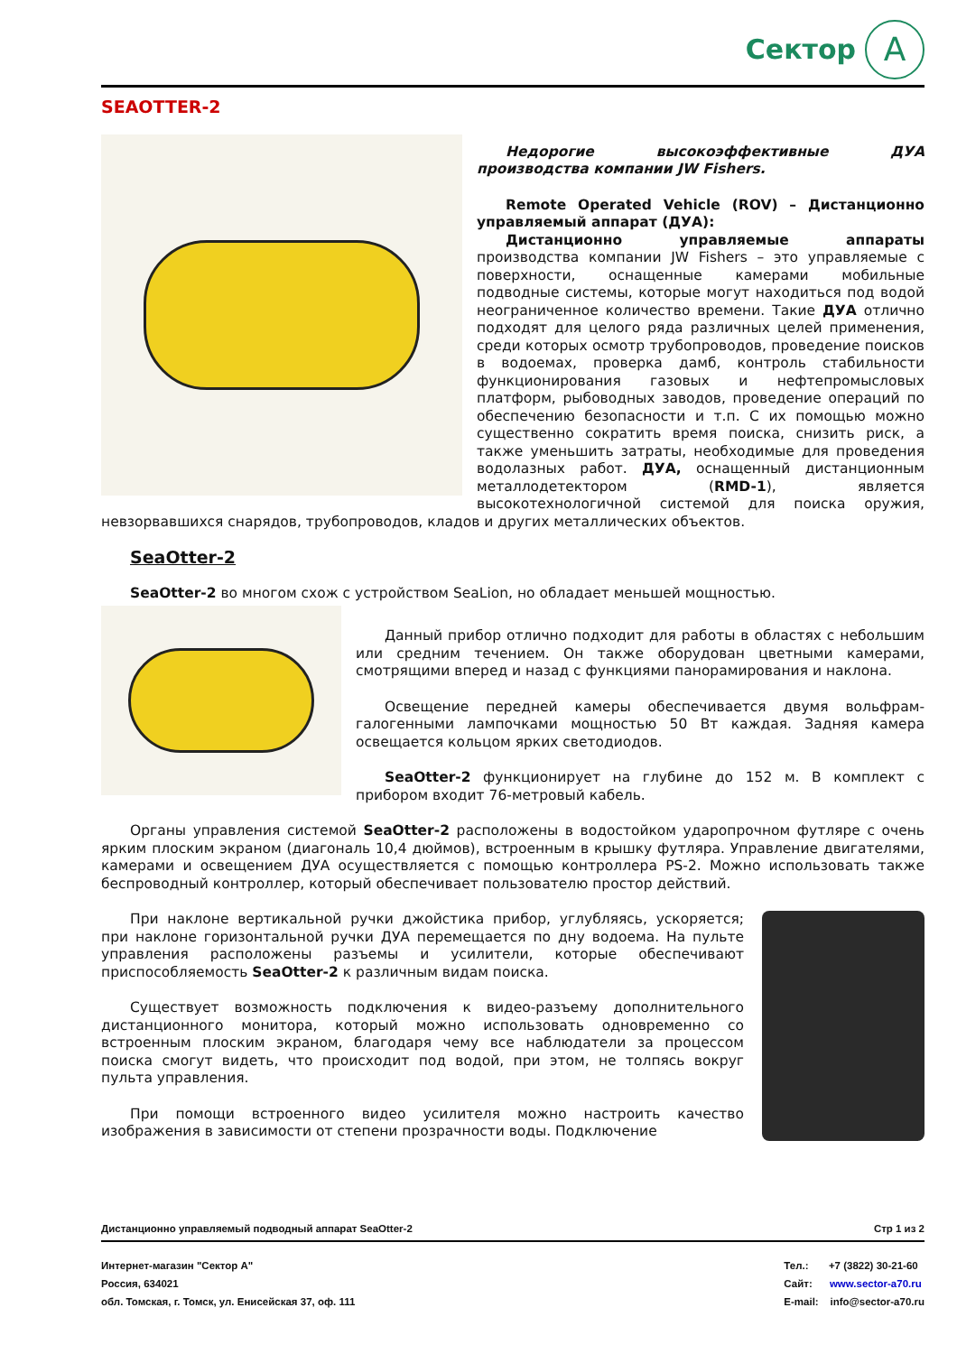Сектор A
SEAOTTER-2
Недорогие высокоэффективные ДУА производства компании JW Fishers.
Remote Operated Vehicle (ROV) – Дистанционно управляемый аппарат (ДУА):
Дистанционно управляемые аппараты производства компании JW Fishers – это управляемые с поверхности, оснащенные камерами мобильные подводные системы, которые могут находиться под водой неограниченное количество времени. Такие ДУА отлично подходят для целого ряда различных целей применения, среди которых осмотр трубопроводов, проведение поисков в водоемах, проверка дамб, контроль стабильности функционирования газовых и нефтепромысловых платформ, рыбоводных заводов, проведение операций по обеспечению безопасности и т.п. С их помощью можно существенно сократить время поиска, снизить риск, а также уменьшить затраты, необходимые для проведения водолазных работ. ДУА, оснащенный дистанционным металлодетектором (RMD-1), является высокотехнологичной системой для поиска оружия, невзорвавшихся снарядов, трубопроводов, кладов и других металлических объектов.
SeaOtter-2
SeaOtter-2 во многом схож с устройством SeaLion, но обладает меньшей мощностью.
Данный прибор отлично подходит для работы в областях с небольшим или средним течением. Он также оборудован цветными камерами, смотрящими вперед и назад с функциями панорамирования и наклона.
Освещение передней камеры обеспечивается двумя вольфрам-галогенными лампочками мощностью 50 Вт каждая. Задняя камера освещается кольцом ярких светодиодов.
SeaOtter-2 функционирует на глубине до 152 м. В комплект с прибором входит 76-метровый кабель.
Органы управления системой SeaOtter-2 расположены в водостойком ударопрочном футляре с очень ярким плоским экраном (диагональ 10,4 дюймов), встроенным в крышку футляра. Управление двигателями, камерами и освещением ДУА осуществляется с помощью контроллера PS-2. Можно использовать также беспроводный контроллер, который обеспечивает пользователю простор действий.
При наклоне вертикальной ручки джойстика прибор, углубляясь, ускоряется; при наклоне горизонтальной ручки ДУА перемещается по дну водоема. На пульте управления расположены разъемы и усилители, которые обеспечивают приспособляемость SeaOtter-2 к различным видам поиска.
Существует возможность подключения к видео-разъему дополнительного дистанционного монитора, который можно использовать одновременно со встроенным плоским экраном, благодаря чему все наблюдатели за процессом поиска смогут видеть, что происходит под водой, при этом, не толпясь вокруг пульта управления.
При помощи встроенного видео усилителя можно настроить качество изображения в зависимости от степени прозрачности воды. Подключение
Дистанционно управляемый подводный аппарат SeaOtter-2 Стр 1 из 2
Интернет-магазин "Сектор А"
Россия, 634021
обл. Томская, г. Томск, ул. Енисейская 37, оф. 111
Тел.: +7 (3822) 30-21-60
Сайт: www.sector-a70.ru
E-mail: info@sector-a70.ru